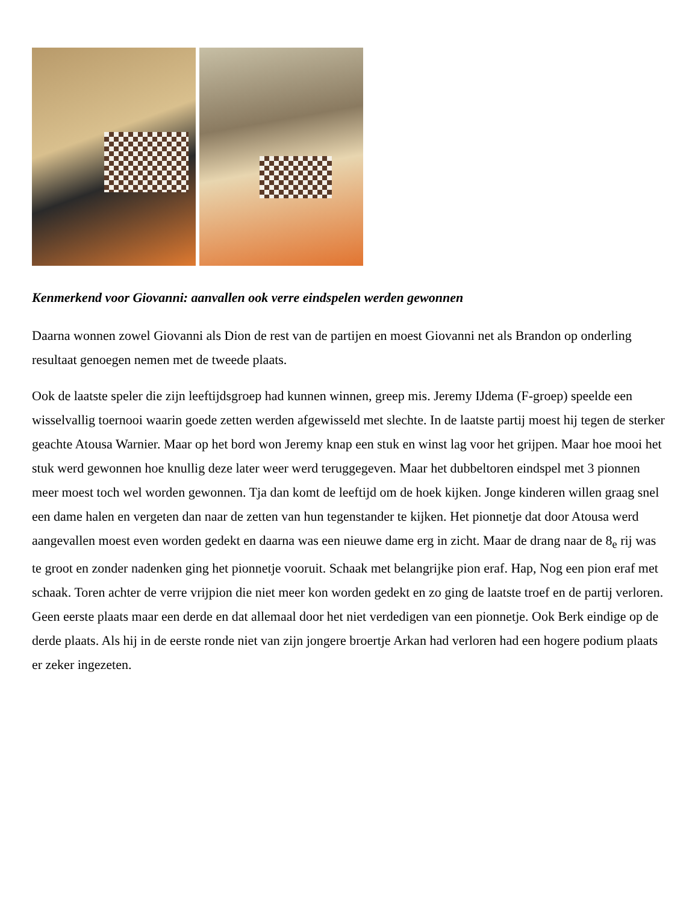Kenmerkend voor Giovanni: aanvallen ook verre eindspelen werden gewonnen
Daarna wonnen zowel Giovanni als Dion de rest van de partijen en moest Giovanni net als Brandon op onderling resultaat genoegen nemen met de tweede plaats.
Ook de laatste speler die zijn leeftijdsgroep had kunnen winnen, greep mis. Jeremy IJdema (F-groep) speelde een wisselvallig toernooi waarin goede zetten werden afgewisseld met slechte. In de laatste partij moest hij tegen de sterker geachte Atousa Warnier. Maar op het bord won Jeremy knap een stuk en winst lag voor het grijpen. Maar hoe mooi het stuk werd gewonnen hoe knullig deze later weer werd teruggegeven. Maar het dubbeltoren eindspel met 3 pionnen meer moest toch wel worden gewonnen. Tja dan komt de leeftijd om de hoek kijken. Jonge kinderen willen graag snel een dame halen en vergeten dan naar de zetten van hun tegenstander te kijken. Het pionnetje dat door Atousa werd aangevallen moest even worden gedekt en daarna was een nieuwe dame erg in zicht. Maar de drang naar de 8<sub>e</sub> rij was te groot en zonder nadenken ging het pionnetje vooruit. Schaak met belangrijke pion eraf. Hap, Nog een pion eraf met schaak. Toren achter de verre vrijpion die niet meer kon worden gedekt en zo ging de laatste troef en de partij verloren. Geen eerste plaats maar een derde en dat allemaal door het niet verdedigen van een pionnetje. Ook Berk eindige op de derde plaats. Als hij in de eerste ronde niet van zijn jongere broertje Arkan had verloren had een hogere podium plaats er zeker ingezeten.